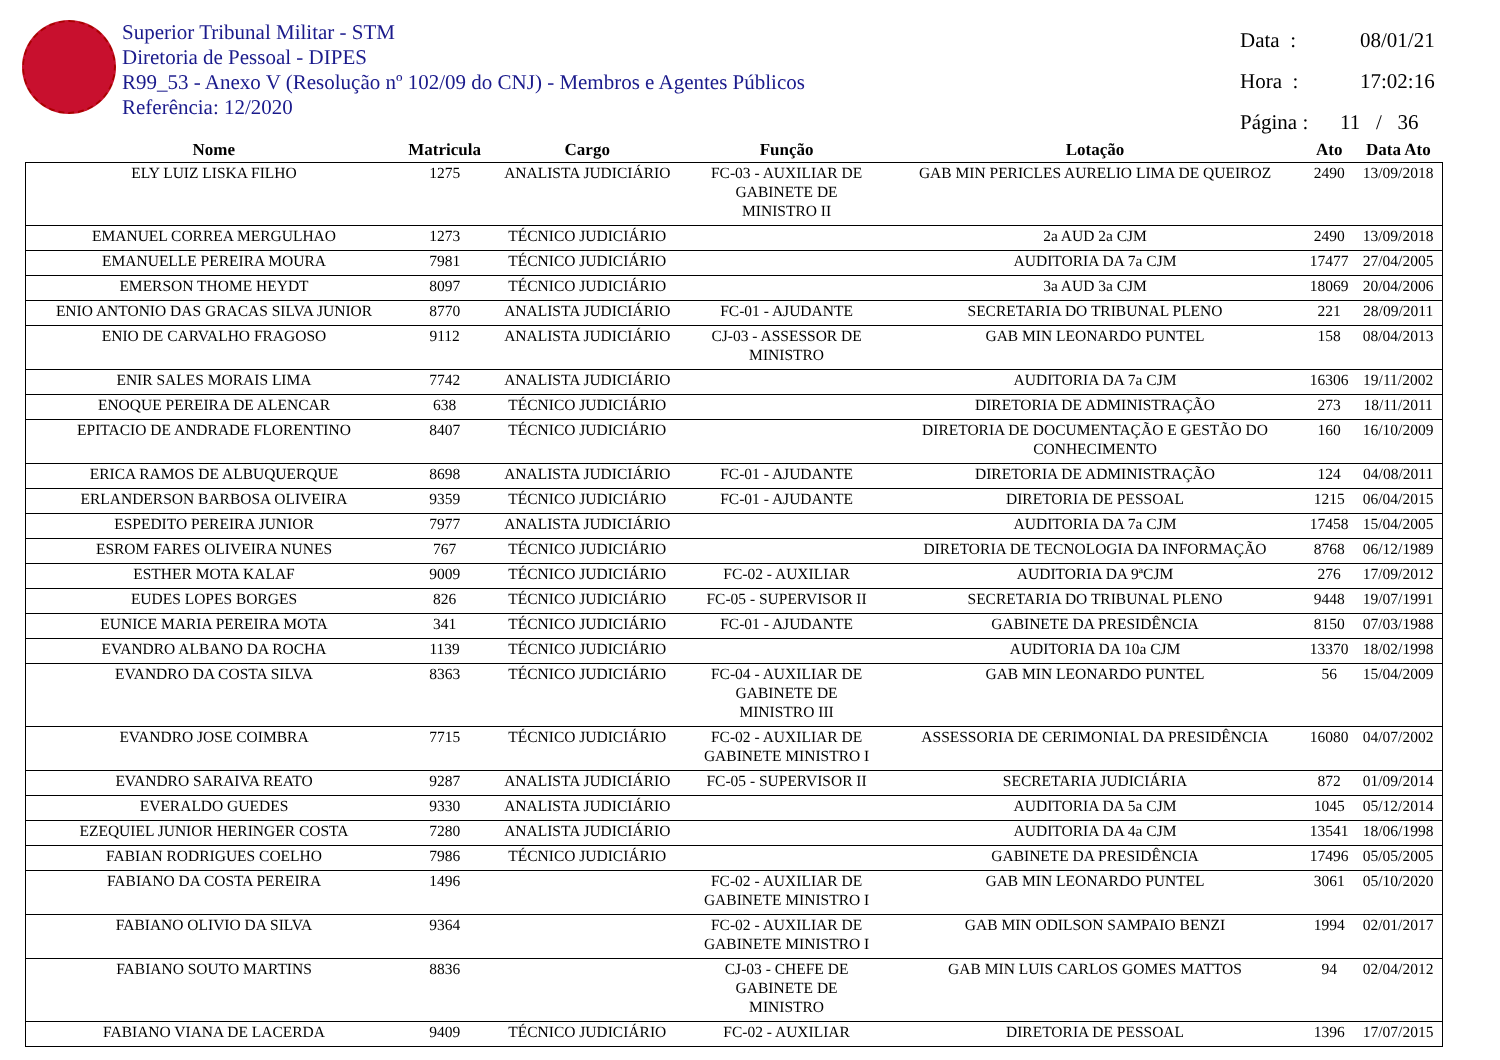Superior Tribunal Militar - STM
Diretoria de Pessoal - DIPES
R99_53 - Anexo V (Resolução nº 102/09 do CNJ) - Membros e Agentes Públicos
Referência: 12/2020
Data : 08/01/21
Hora : 17:02:16
Página : 11 / 36
| Nome | Matricula | Cargo | Função | Lotação | Ato | Data Ato |
| --- | --- | --- | --- | --- | --- | --- |
| ELY LUIZ LISKA FILHO | 1275 | ANALISTA JUDICIÁRIO | FC-03 - AUXILIAR DE GABINETE DE MINISTRO II | GAB MIN PERICLES AURELIO LIMA DE QUEIROZ | 2490 | 13/09/2018 |
| EMANUEL CORREA MERGULHAO | 1273 | TÉCNICO JUDICIÁRIO | | 2a AUD 2a CJM | 2490 | 13/09/2018 |
| EMANUELLE PEREIRA MOURA | 7981 | TÉCNICO JUDICIÁRIO | | AUDITORIA DA 7a CJM | 17477 | 27/04/2005 |
| EMERSON THOME HEYDT | 8097 | TÉCNICO JUDICIÁRIO | | 3a AUD 3a CJM | 18069 | 20/04/2006 |
| ENIO ANTONIO DAS GRACAS SILVA JUNIOR | 8770 | ANALISTA JUDICIÁRIO | FC-01 - AJUDANTE | SECRETARIA DO TRIBUNAL PLENO | 221 | 28/09/2011 |
| ENIO DE CARVALHO FRAGOSO | 9112 | ANALISTA JUDICIÁRIO | CJ-03 - ASSESSOR DE MINISTRO | GAB MIN LEONARDO PUNTEL | 158 | 08/04/2013 |
| ENIR SALES MORAIS LIMA | 7742 | ANALISTA JUDICIÁRIO | | AUDITORIA DA 7a CJM | 16306 | 19/11/2002 |
| ENOQUE PEREIRA DE ALENCAR | 638 | TÉCNICO JUDICIÁRIO | | DIRETORIA DE ADMINISTRAÇÃO | 273 | 18/11/2011 |
| EPITACIO DE ANDRADE FLORENTINO | 8407 | TÉCNICO JUDICIÁRIO | | DIRETORIA DE DOCUMENTAÇÃO E GESTÃO DO CONHECIMENTO | 160 | 16/10/2009 |
| ERICA RAMOS DE ALBUQUERQUE | 8698 | ANALISTA JUDICIÁRIO | FC-01 - AJUDANTE | DIRETORIA DE ADMINISTRAÇÃO | 124 | 04/08/2011 |
| ERLANDERSON BARBOSA OLIVEIRA | 9359 | TÉCNICO JUDICIÁRIO | FC-01 - AJUDANTE | DIRETORIA DE PESSOAL | 1215 | 06/04/2015 |
| ESPEDITO PEREIRA JUNIOR | 7977 | ANALISTA JUDICIÁRIO | | AUDITORIA DA 7a CJM | 17458 | 15/04/2005 |
| ESROM FARES OLIVEIRA NUNES | 767 | TÉCNICO JUDICIÁRIO | | DIRETORIA DE TECNOLOGIA DA INFORMAÇÃO | 8768 | 06/12/1989 |
| ESTHER MOTA KALAF | 9009 | TÉCNICO JUDICIÁRIO | FC-02 - AUXILIAR | AUDITORIA DA 9ªCJM | 276 | 17/09/2012 |
| EUDES LOPES BORGES | 826 | TÉCNICO JUDICIÁRIO | FC-05 - SUPERVISOR II | SECRETARIA DO TRIBUNAL PLENO | 9448 | 19/07/1991 |
| EUNICE MARIA PEREIRA MOTA | 341 | TÉCNICO JUDICIÁRIO | FC-01 - AJUDANTE | GABINETE DA PRESIDÊNCIA | 8150 | 07/03/1988 |
| EVANDRO ALBANO DA ROCHA | 1139 | TÉCNICO JUDICIÁRIO | | AUDITORIA DA 10a CJM | 13370 | 18/02/1998 |
| EVANDRO DA COSTA SILVA | 8363 | TÉCNICO JUDICIÁRIO | FC-04 - AUXILIAR DE GABINETE DE MINISTRO III | GAB MIN LEONARDO PUNTEL | 56 | 15/04/2009 |
| EVANDRO JOSE COIMBRA | 7715 | TÉCNICO JUDICIÁRIO | FC-02 - AUXILIAR DE GABINETE MINISTRO I | ASSESSORIA DE CERIMONIAL DA PRESIDÊNCIA | 16080 | 04/07/2002 |
| EVANDRO SARAIVA REATO | 9287 | ANALISTA JUDICIÁRIO | FC-05 - SUPERVISOR II | SECRETARIA JUDICIÁRIA | 872 | 01/09/2014 |
| EVERALDO GUEDES | 9330 | ANALISTA JUDICIÁRIO | | AUDITORIA DA 5a CJM | 1045 | 05/12/2014 |
| EZEQUIEL JUNIOR HERINGER COSTA | 7280 | ANALISTA JUDICIÁRIO | | AUDITORIA DA 4a CJM | 13541 | 18/06/1998 |
| FABIAN RODRIGUES COELHO | 7986 | TÉCNICO JUDICIÁRIO | | GABINETE DA PRESIDÊNCIA | 17496 | 05/05/2005 |
| FABIANO DA COSTA PEREIRA | 1496 | | FC-02 - AUXILIAR DE GABINETE MINISTRO I | GAB MIN LEONARDO PUNTEL | 3061 | 05/10/2020 |
| FABIANO OLIVIO DA SILVA | 9364 | | FC-02 - AUXILIAR DE GABINETE MINISTRO I | GAB MIN ODILSON SAMPAIO BENZI | 1994 | 02/01/2017 |
| FABIANO SOUTO MARTINS | 8836 | | CJ-03 - CHEFE DE GABINETE DE MINISTRO | GAB MIN LUIS CARLOS GOMES MATTOS | 94 | 02/04/2012 |
| FABIANO VIANA DE LACERDA | 9409 | TÉCNICO JUDICIÁRIO | FC-02 - AUXILIAR | DIRETORIA DE PESSOAL | 1396 | 17/07/2015 |